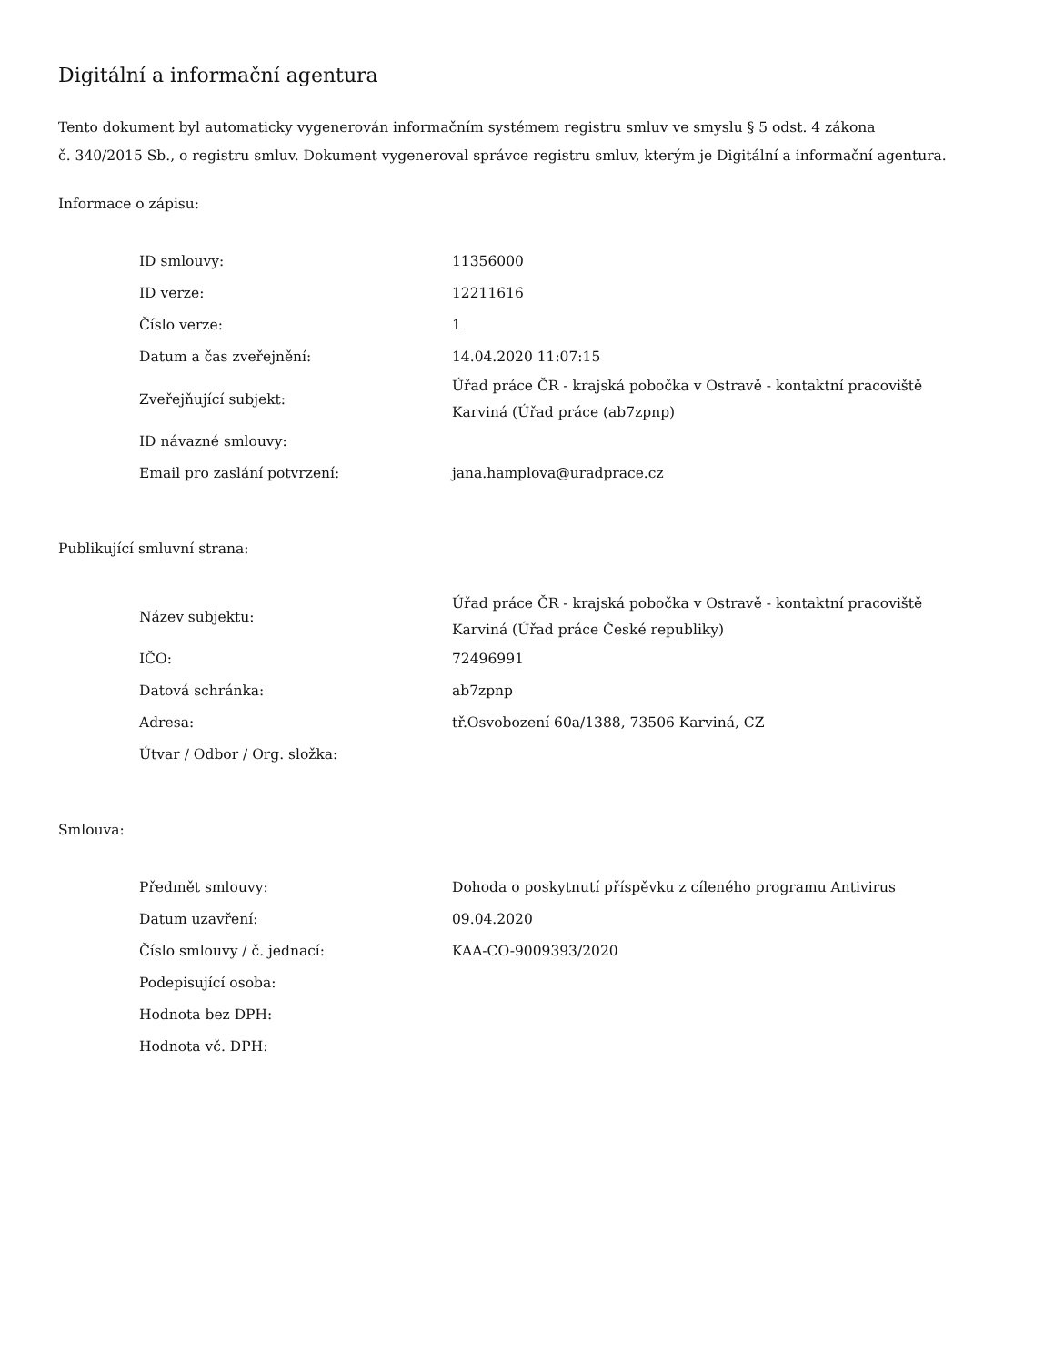Digitální a informační agentura
Tento dokument byl automaticky vygenerován informačním systémem registru smluv ve smyslu § 5 odst. 4 zákona
č. 340/2015 Sb., o registru smluv. Dokument vygeneroval správce registru smluv, kterým je Digitální a informační agentura.
Informace o zápisu:
| ID smlouvy: | 11356000 |
| ID verze: | 12211616 |
| Číslo verze: | 1 |
| Datum a čas zveřejnění: | 14.04.2020 11:07:15 |
| Zveřejňující subjekt: | Úřad práce ČR - krajská pobočka v Ostravě - kontaktní pracoviště Karviná (Úřad práce (ab7zpnp) |
| ID návazné smlouvy: | |
| Email pro zaslání potvrzení: | jana.hamplova@uradprace.cz |
Publikující smluvní strana:
| Název subjektu: | Úřad práce ČR - krajská pobočka v Ostravě - kontaktní pracoviště Karviná (Úřad práce České republiky) |
| IČO: | 72496991 |
| Datová schránka: | ab7zpnp |
| Adresa: | tř.Osvobození 60a/1388, 73506 Karviná, CZ |
| Útvar / Odbor / Org. složka: | |
Smlouva:
| Předmět smlouvy: | Dohoda o poskytnutí příspěvku z cíleného programu Antivirus |
| Datum uzavření: | 09.04.2020 |
| Číslo smlouvy / č. jednací: | KAA-CO-9009393/2020 |
| Podepisující osoba: | |
| Hodnota bez DPH: | |
| Hodnota vč. DPH: | |